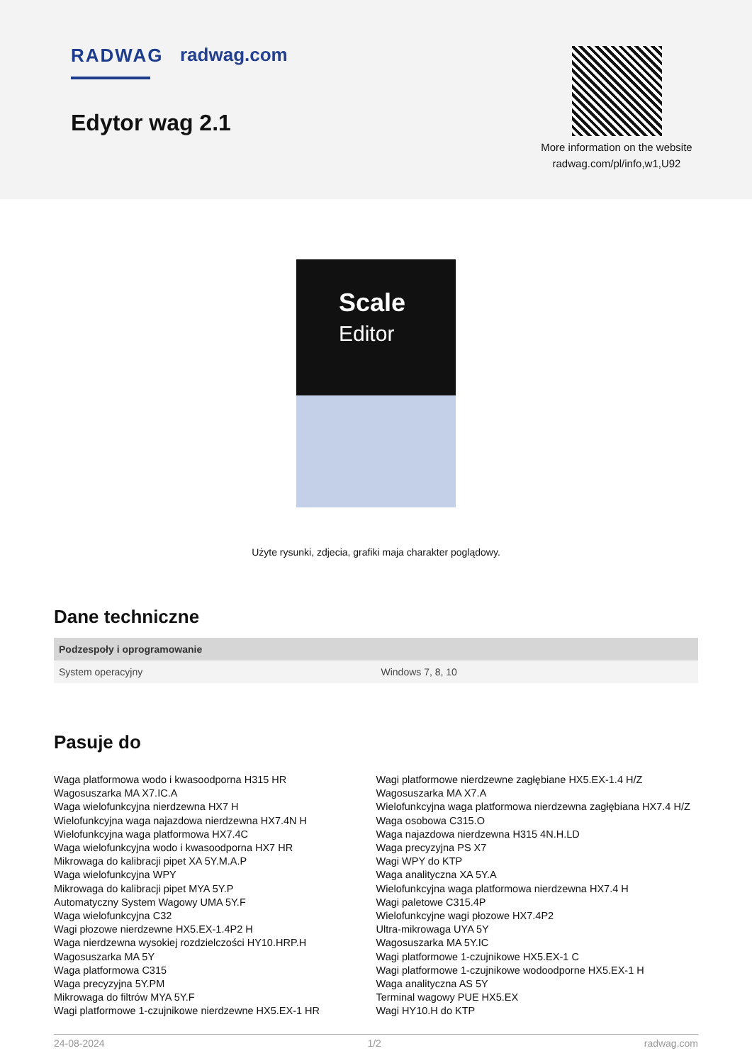RADWAG radwag.com
Edytor wag 2.1
More information on the website
radwag.com/pl/info,w1,U92
Scale
Editor
Użyte rysunki, zdjecia, grafiki maja charakter poglądowy.
Dane techniczne
| Podzespoły i oprogramowanie | |
| --- | --- |
| System operacyjny | Windows 7, 8, 10 |
Pasuje do
Waga platformowa wodo i kwasoodporna H315 HR
Wagosuszarka MA X7.IC.A
Waga wielofunkcyjna nierdzewna HX7 H
Wielofunkcyjna waga najazdowa nierdzewna HX7.4N H
Wielofunkcyjna waga platformowa HX7.4C
Waga wielofunkcyjna wodo i kwasoodporna HX7 HR
Mikrowaga do kalibracji pipet XA 5Y.M.A.P
Waga wielofunkcyjna WPY
Mikrowaga do kalibracji pipet MYA 5Y.P
Automatyczny System Wagowy UMA 5Y.F
Waga wielofunkcyjna C32
Wagi płozowe nierdzewne HX5.EX-1.4P2 H
Waga nierdzewna wysokiej rozdzielczości HY10.HRP.H
Wagosuszarka MA 5Y
Waga platformowa C315
Waga precyzyjna 5Y.PM
Mikrowaga do filtrów MYA 5Y.F
Wagi platformowe 1-czujnikowe nierdzewne HX5.EX-1 HR
Wagi platformowe nierdzewne zagłębiane HX5.EX-1.4 H/Z
Wagosuszarka MA X7.A
Wielofunkcyjna waga platformowa nierdzewna zagłębiana HX7.4 H/Z
Waga osobowa C315.O
Waga najazdowa nierdzewna H315 4N.H.LD
Waga precyzyjna PS X7
Wagi WPY do KTP
Waga analityczna XA 5Y.A
Wielofunkcyjna waga platformowa nierdzewna HX7.4 H
Wagi paletowe C315.4P
Wielofunkcyjne wagi płozowe HX7.4P2
Ultra-mikrowaga UYA 5Y
Wagosuszarka MA 5Y.IC
Wagi platformowe 1-czujnikowe HX5.EX-1 C
Wagi platformowe 1-czujnikowe wodoodporne HX5.EX-1 H
Waga analityczna AS 5Y
Terminal wagowy PUE HX5.EX
Wagi HY10.H do KTP
24-08-2024 1/2 radwag.com